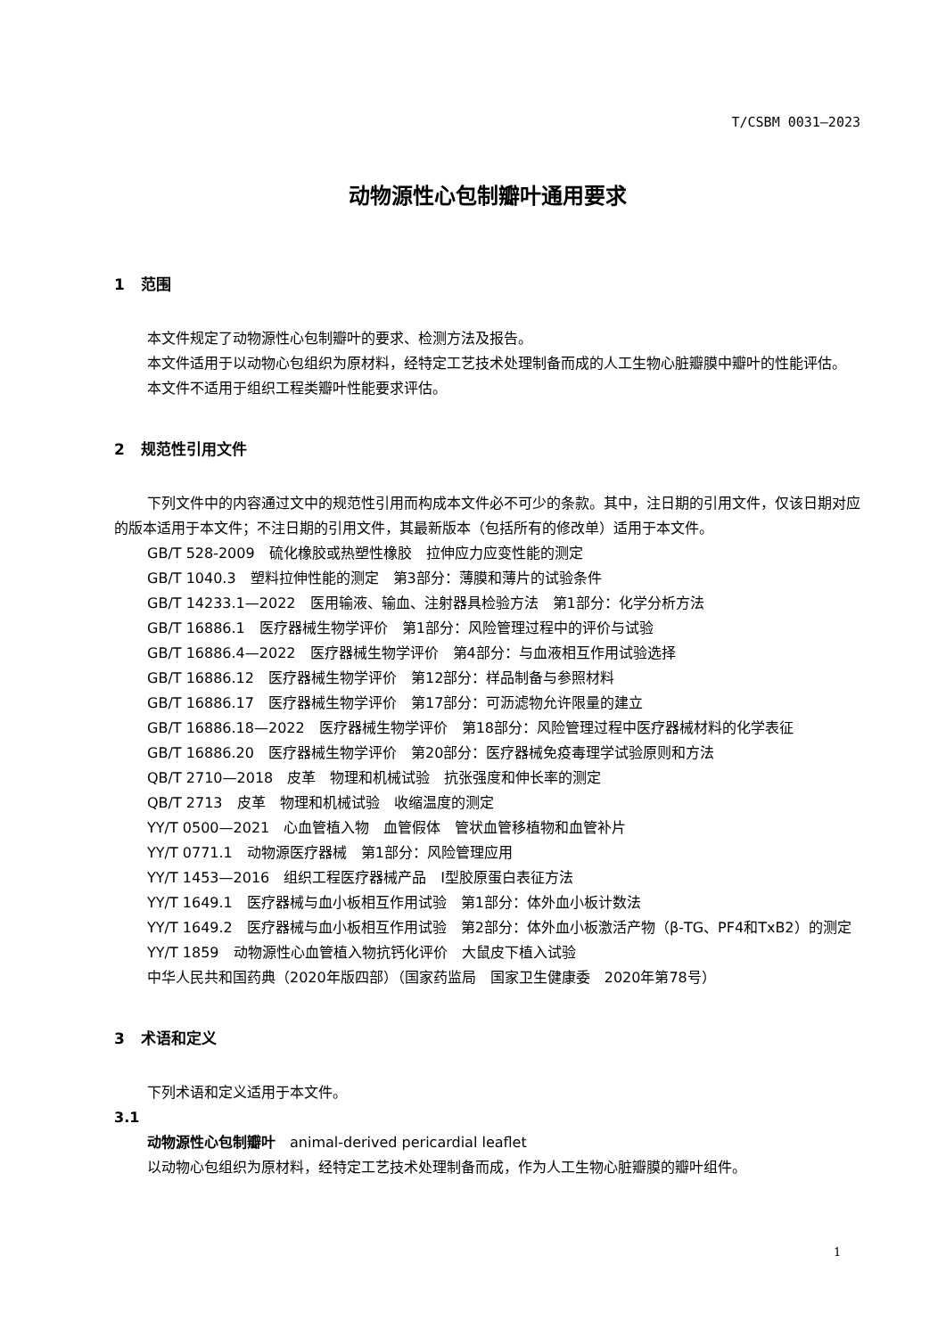T/CSBM 0031—2023
动物源性心包制瓣叶通用要求
1 范围
本文件规定了动物源性心包制瓣叶的要求、检测方法及报告。
本文件适用于以动物心包组织为原材料，经特定工艺技术处理制备而成的人工生物心脏瓣膜中瓣叶的性能评估。
本文件不适用于组织工程类瓣叶性能要求评估。
2 规范性引用文件
下列文件中的内容通过文中的规范性引用而构成本文件必不可少的条款。其中，注日期的引用文件，仅该日期对应的版本适用于本文件；不注日期的引用文件，其最新版本（包括所有的修改单）适用于本文件。
GB/T 528-2009　硫化橡胶或热塑性橡胶　拉伸应力应变性能的测定
GB/T 1040.3　塑料拉伸性能的测定　第3部分：薄膜和薄片的试验条件
GB/T 14233.1—2022　医用输液、输血、注射器具检验方法　第1部分：化学分析方法
GB/T 16886.1　医疗器械生物学评价　第1部分：风险管理过程中的评价与试验
GB/T 16886.4—2022　医疗器械生物学评价　第4部分：与血液相互作用试验选择
GB/T 16886.12　医疗器械生物学评价　第12部分：样品制备与参照材料
GB/T 16886.17　医疗器械生物学评价　第17部分：可沥滤物允许限量的建立
GB/T 16886.18—2022　医疗器械生物学评价　第18部分：风险管理过程中医疗器械材料的化学表征
GB/T 16886.20　医疗器械生物学评价　第20部分：医疗器械免疫毒理学试验原则和方法
QB/T 2710—2018　皮革　物理和机械试验　抗张强度和伸长率的测定
QB/T 2713　皮革　物理和机械试验　收缩温度的测定
YY/T 0500—2021　心血管植入物　血管假体　管状血管移植物和血管补片
YY/T 0771.1　动物源医疗器械　第1部分：风险管理应用
YY/T 1453—2016　组织工程医疗器械产品　I型胶原蛋白表征方法
YY/T 1649.1　医疗器械与血小板相互作用试验　第1部分：体外血小板计数法
YY/T 1649.2　医疗器械与血小板相互作用试验　第2部分：体外血小板激活产物（β-TG、PF4和TxB2）的测定
YY/T 1859　动物源性心血管植入物抗钙化评价　大鼠皮下植入试验
中华人民共和国药典（2020年版四部）（国家药监局　国家卫生健康委　2020年第78号）
3 术语和定义
下列术语和定义适用于本文件。
3.1
动物源性心包制瓣叶　animal-derived pericardial leaflet
以动物心包组织为原材料，经特定工艺技术处理制备而成，作为人工生物心脏瓣膜的瓣叶组件。
1